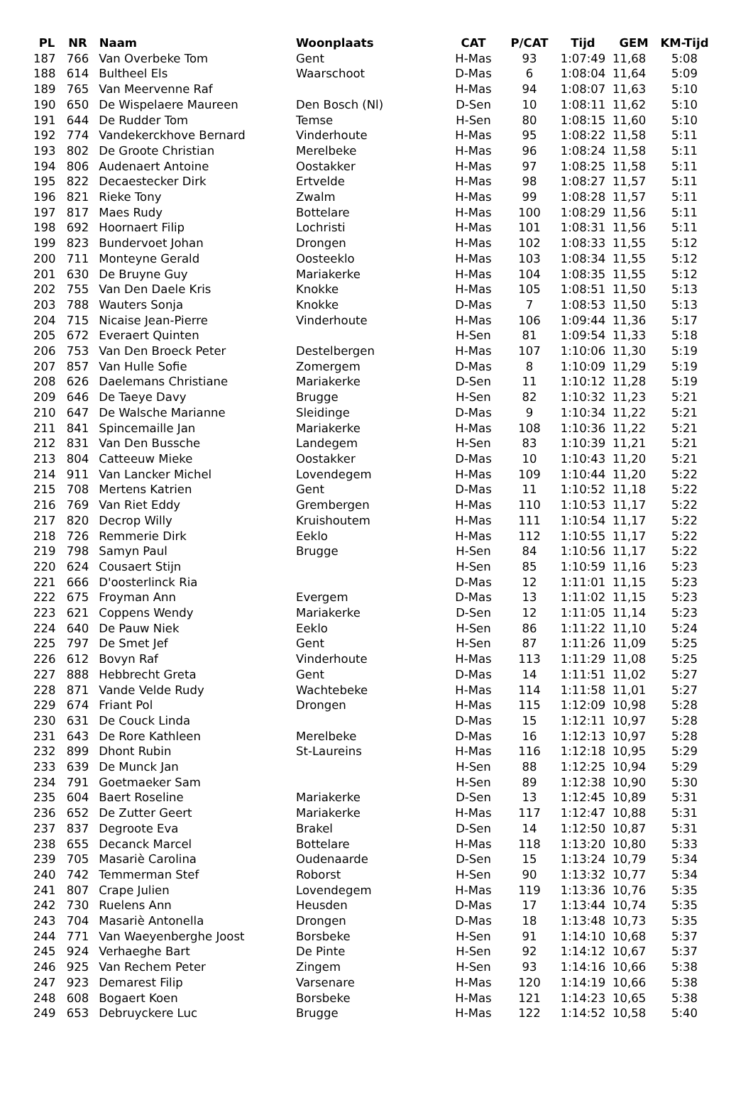| PL | NR | Naam | Woonplaats | CAT | P/CAT | Tijd | GEM | KM-Tijd |
| --- | --- | --- | --- | --- | --- | --- | --- | --- |
| 187 | 766 | Van Overbeke Tom | Gent | H-Mas | 93 | 1:07:49 | 11,68 | 5:08 |
| 188 | 614 | Bultheel Els | Waarschoot | D-Mas | 6 | 1:08:04 | 11,64 | 5:09 |
| 189 | 765 | Van Meervenne Raf | | H-Mas | 94 | 1:08:07 | 11,63 | 5:10 |
| 190 | 650 | De Wispelaere Maureen | Den Bosch (Nl) | D-Sen | 10 | 1:08:11 | 11,62 | 5:10 |
| 191 | 644 | De Rudder Tom | Temse | H-Sen | 80 | 1:08:15 | 11,60 | 5:10 |
| 192 | 774 | Vandekerckhove Bernard | Vinderhoute | H-Mas | 95 | 1:08:22 | 11,58 | 5:11 |
| 193 | 802 | De Groote Christian | Merelbeke | H-Mas | 96 | 1:08:24 | 11,58 | 5:11 |
| 194 | 806 | Audenaert Antoine | Oostakker | H-Mas | 97 | 1:08:25 | 11,58 | 5:11 |
| 195 | 822 | Decaestecker Dirk | Ertvelde | H-Mas | 98 | 1:08:27 | 11,57 | 5:11 |
| 196 | 821 | Rieke Tony | Zwalm | H-Mas | 99 | 1:08:28 | 11,57 | 5:11 |
| 197 | 817 | Maes Rudy | Bottelare | H-Mas | 100 | 1:08:29 | 11,56 | 5:11 |
| 198 | 692 | Hoornaert Filip | Lochristi | H-Mas | 101 | 1:08:31 | 11,56 | 5:11 |
| 199 | 823 | Bundervoet Johan | Drongen | H-Mas | 102 | 1:08:33 | 11,55 | 5:12 |
| 200 | 711 | Monteyne Gerald | Oosteeklo | H-Mas | 103 | 1:08:34 | 11,55 | 5:12 |
| 201 | 630 | De Bruyne Guy | Mariakerke | H-Mas | 104 | 1:08:35 | 11,55 | 5:12 |
| 202 | 755 | Van Den Daele Kris | Knokke | H-Mas | 105 | 1:08:51 | 11,50 | 5:13 |
| 203 | 788 | Wauters Sonja | Knokke | D-Mas | 7 | 1:08:53 | 11,50 | 5:13 |
| 204 | 715 | Nicaise Jean-Pierre | Vinderhoute | H-Mas | 106 | 1:09:44 | 11,36 | 5:17 |
| 205 | 672 | Everaert Quinten | | H-Sen | 81 | 1:09:54 | 11,33 | 5:18 |
| 206 | 753 | Van Den Broeck Peter | Destelbergen | H-Mas | 107 | 1:10:06 | 11,30 | 5:19 |
| 207 | 857 | Van Hulle Sofie | Zomergem | D-Mas | 8 | 1:10:09 | 11,29 | 5:19 |
| 208 | 626 | Daelemans Christiane | Mariakerke | D-Sen | 11 | 1:10:12 | 11,28 | 5:19 |
| 209 | 646 | De Taeye Davy | Brugge | H-Sen | 82 | 1:10:32 | 11,23 | 5:21 |
| 210 | 647 | De Walsche Marianne | Sleidinge | D-Mas | 9 | 1:10:34 | 11,22 | 5:21 |
| 211 | 841 | Spincemaille Jan | Mariakerke | H-Mas | 108 | 1:10:36 | 11,22 | 5:21 |
| 212 | 831 | Van Den Bussche | Landegem | H-Sen | 83 | 1:10:39 | 11,21 | 5:21 |
| 213 | 804 | Catteeuw Mieke | Oostakker | D-Mas | 10 | 1:10:43 | 11,20 | 5:21 |
| 214 | 911 | Van Lancker Michel | Lovendegem | H-Mas | 109 | 1:10:44 | 11,20 | 5:22 |
| 215 | 708 | Mertens Katrien | Gent | D-Mas | 11 | 1:10:52 | 11,18 | 5:22 |
| 216 | 769 | Van Riet Eddy | Grembergen | H-Mas | 110 | 1:10:53 | 11,17 | 5:22 |
| 217 | 820 | Decrop Willy | Kruishoutem | H-Mas | 111 | 1:10:54 | 11,17 | 5:22 |
| 218 | 726 | Remmerie Dirk | Eeklo | H-Mas | 112 | 1:10:55 | 11,17 | 5:22 |
| 219 | 798 | Samyn Paul | Brugge | H-Sen | 84 | 1:10:56 | 11,17 | 5:22 |
| 220 | 624 | Cousaert Stijn | | H-Sen | 85 | 1:10:59 | 11,16 | 5:23 |
| 221 | 666 | D'oosterlinck Ria | | D-Mas | 12 | 1:11:01 | 11,15 | 5:23 |
| 222 | 675 | Froyman Ann | Evergem | D-Mas | 13 | 1:11:02 | 11,15 | 5:23 |
| 223 | 621 | Coppens Wendy | Mariakerke | D-Sen | 12 | 1:11:05 | 11,14 | 5:23 |
| 224 | 640 | De Pauw Niek | Eeklo | H-Sen | 86 | 1:11:22 | 11,10 | 5:24 |
| 225 | 797 | De Smet Jef | Gent | H-Sen | 87 | 1:11:26 | 11,09 | 5:25 |
| 226 | 612 | Bovyn Raf | Vinderhoute | H-Mas | 113 | 1:11:29 | 11,08 | 5:25 |
| 227 | 888 | Hebbrecht Greta | Gent | D-Mas | 14 | 1:11:51 | 11,02 | 5:27 |
| 228 | 871 | Vande Velde Rudy | Wachtebeke | H-Mas | 114 | 1:11:58 | 11,01 | 5:27 |
| 229 | 674 | Friant Pol | Drongen | H-Mas | 115 | 1:12:09 | 10,98 | 5:28 |
| 230 | 631 | De Couck Linda | | D-Mas | 15 | 1:12:11 | 10,97 | 5:28 |
| 231 | 643 | De Rore Kathleen | Merelbeke | D-Mas | 16 | 1:12:13 | 10,97 | 5:28 |
| 232 | 899 | Dhont Rubin | St-Laureins | H-Mas | 116 | 1:12:18 | 10,95 | 5:29 |
| 233 | 639 | De Munck Jan | | H-Sen | 88 | 1:12:25 | 10,94 | 5:29 |
| 234 | 791 | Goetmaeker Sam | | H-Sen | 89 | 1:12:38 | 10,90 | 5:30 |
| 235 | 604 | Baert Roseline | Mariakerke | D-Sen | 13 | 1:12:45 | 10,89 | 5:31 |
| 236 | 652 | De Zutter Geert | Mariakerke | H-Mas | 117 | 1:12:47 | 10,88 | 5:31 |
| 237 | 837 | Degroote Eva | Brakel | D-Sen | 14 | 1:12:50 | 10,87 | 5:31 |
| 238 | 655 | Decanck Marcel | Bottelare | H-Mas | 118 | 1:13:20 | 10,80 | 5:33 |
| 239 | 705 | Masariè Carolina | Oudenaarde | D-Sen | 15 | 1:13:24 | 10,79 | 5:34 |
| 240 | 742 | Temmerman Stef | Roborst | H-Sen | 90 | 1:13:32 | 10,77 | 5:34 |
| 241 | 807 | Crape Julien | Lovendegem | H-Mas | 119 | 1:13:36 | 10,76 | 5:35 |
| 242 | 730 | Ruelens Ann | Heusden | D-Mas | 17 | 1:13:44 | 10,74 | 5:35 |
| 243 | 704 | Masariè Antonella | Drongen | D-Mas | 18 | 1:13:48 | 10,73 | 5:35 |
| 244 | 771 | Van Waeyenberghe Joost | Borsbeke | H-Sen | 91 | 1:14:10 | 10,68 | 5:37 |
| 245 | 924 | Verhaeghe Bart | De Pinte | H-Sen | 92 | 1:14:12 | 10,67 | 5:37 |
| 246 | 925 | Van Rechem Peter | Zingem | H-Sen | 93 | 1:14:16 | 10,66 | 5:38 |
| 247 | 923 | Demarest Filip | Varsenare | H-Mas | 120 | 1:14:19 | 10,66 | 5:38 |
| 248 | 608 | Bogaert Koen | Borsbeke | H-Mas | 121 | 1:14:23 | 10,65 | 5:38 |
| 249 | 653 | Debruyckere Luc | Brugge | H-Mas | 122 | 1:14:52 | 10,58 | 5:40 |